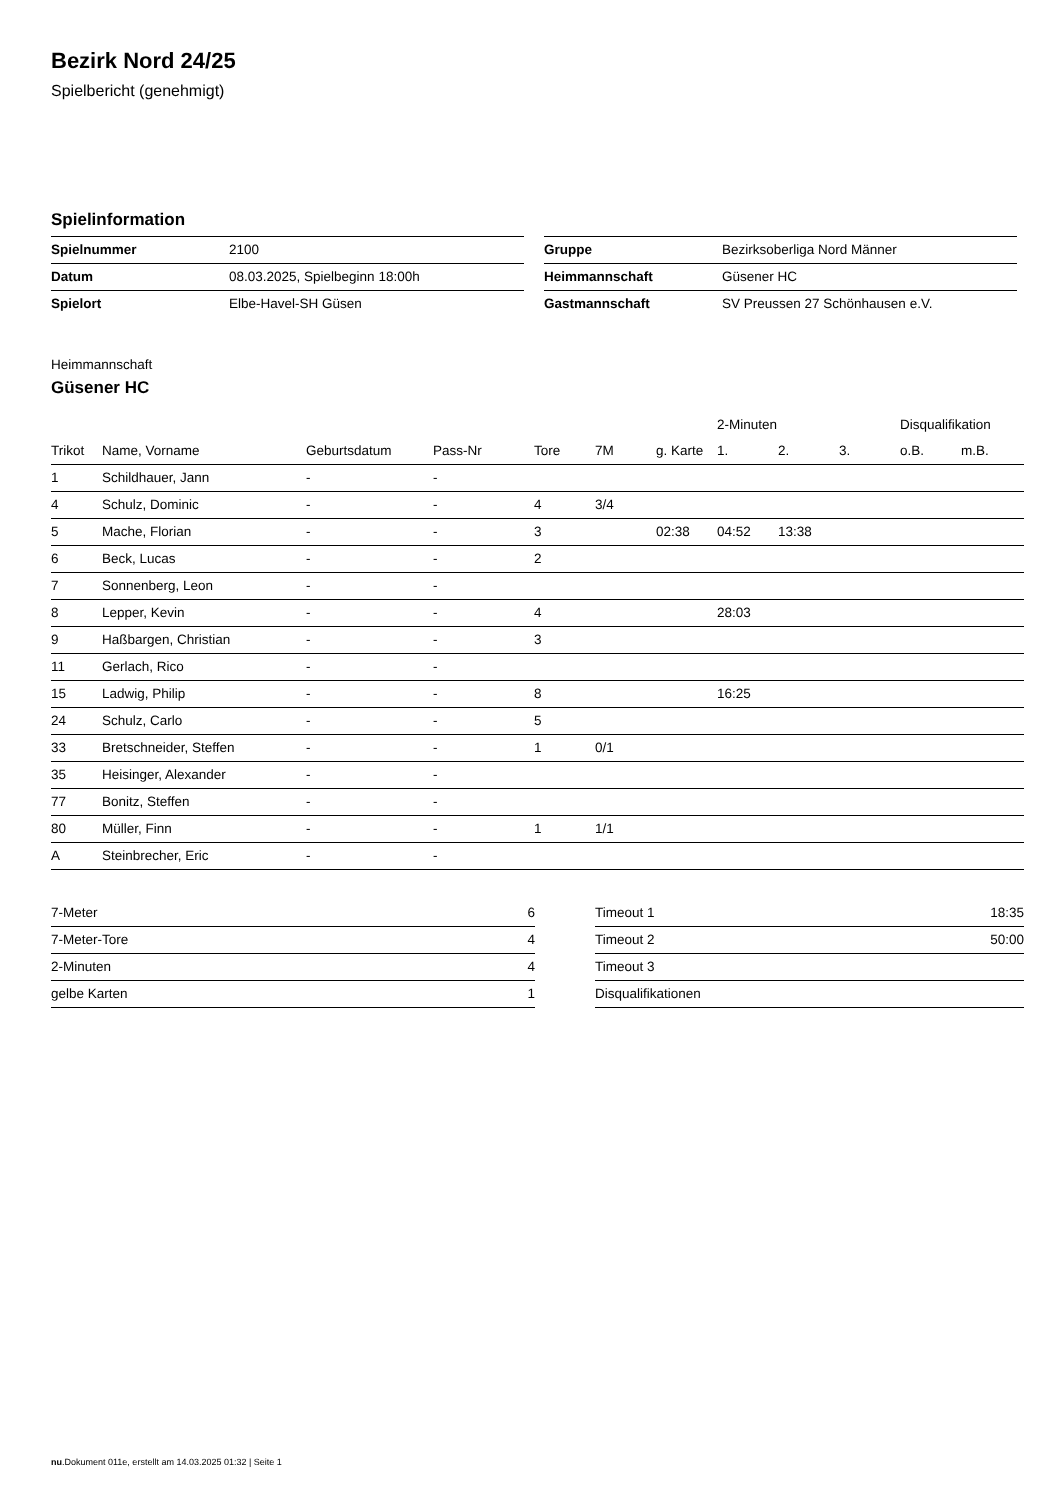Bezirk Nord 24/25
Spielbericht (genehmigt)
Spielinformation
| Spielnummer | 2100 |
| Datum | 08.03.2025, Spielbeginn 18:00h |
| Spielort | Elbe-Havel-SH Güsen |
| Gruppe | Bezirksoberliga Nord Männer |
| Heimmannschaft | Güsener HC |
| Gastmannschaft | SV Preussen 27 Schönhausen e.V. |
Heimmannschaft
Güsener HC
| | | | | | | | 2-Minuten | | | Disqualifikation | |
| --- | --- | --- | --- | --- | --- | --- | --- | --- | --- | --- | --- |
| Trikot | Name, Vorname | Geburtsdatum | Pass-Nr | Tore | 7M | g. Karte | 1. | 2. | 3. | o.B. | m.B. |
| 1 | Schildhauer, Jann | - | - | | | | | | | | |
| 4 | Schulz, Dominic | - | - | 4 | 3/4 | | | | | | |
| 5 | Mache, Florian | - | - | 3 | | 02:38 | 04:52 | 13:38 | | | |
| 6 | Beck, Lucas | - | - | 2 | | | | | | | |
| 7 | Sonnenberg, Leon | - | - | | | | | | | | |
| 8 | Lepper, Kevin | - | - | 4 | | | 28:03 | | | | |
| 9 | Haßbargen, Christian | - | - | 3 | | | | | | | |
| 11 | Gerlach, Rico | - | - | | | | | | | | |
| 15 | Ladwig, Philip | - | - | 8 | | | 16:25 | | | | |
| 24 | Schulz, Carlo | - | - | 5 | | | | | | | |
| 33 | Bretschneider, Steffen | - | - | 1 | 0/1 | | | | | | |
| 35 | Heisinger, Alexander | - | - | | | | | | | | |
| 77 | Bonitz, Steffen | - | - | | | | | | | | |
| 80 | Müller, Finn | - | - | 1 | 1/1 | | | | | | |
| A | Steinbrecher, Eric | - | - | | | | | | | | |
| 7-Meter | 6 |
| 7-Meter-Tore | 4 |
| 2-Minuten | 4 |
| gelbe Karten | 1 |
| Timeout 1 | 18:35 |
| Timeout 2 | 50:00 |
| Timeout 3 | |
| Disqualifikationen | |
nu.Dokument 011e, erstellt am 14.03.2025 01:32 | Seite 1